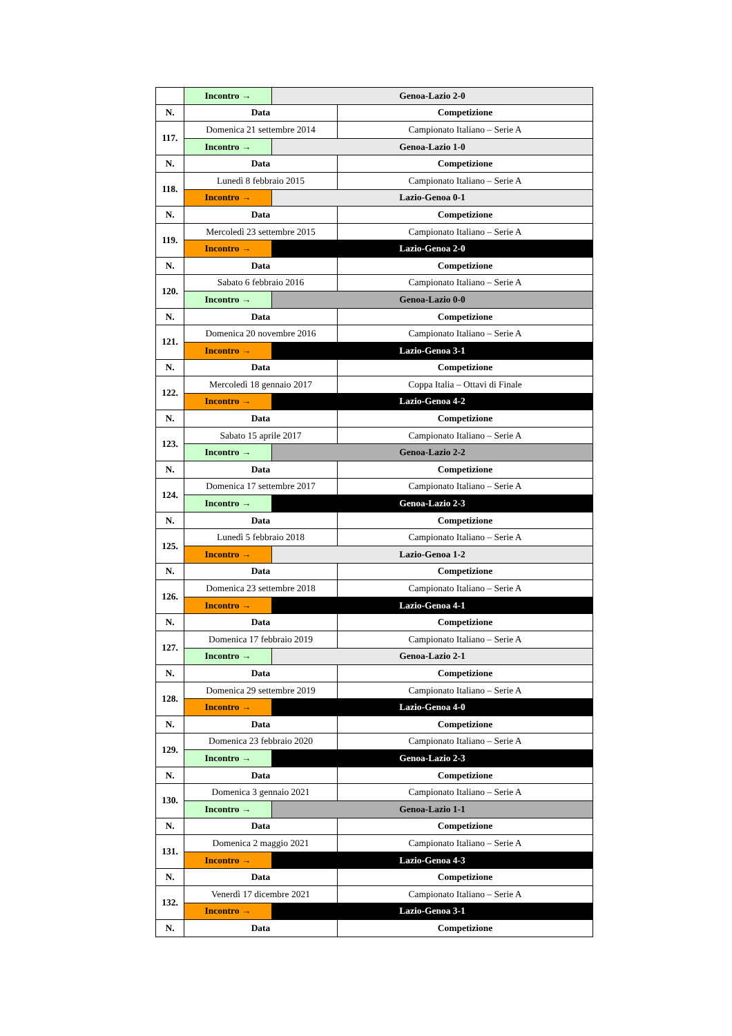| | Incontro → | Genoa-Lazio 2-0 | |
| N. | Data | | Competizione |
| 117. | Domenica 21 settembre 2014 | | Campionato Italiano – Serie A |
| | Incontro → | Genoa-Lazio 1-0 | |
| N. | Data | | Competizione |
| 118. | Lunedì 8 febbraio 2015 | | Campionato Italiano – Serie A |
| | Incontro → | Lazio-Genoa 0-1 | |
| N. | Data | | Competizione |
| 119. | Mercoledì 23 settembre 2015 | | Campionato Italiano – Serie A |
| | Incontro → | Lazio-Genoa 2-0 | |
| N. | Data | | Competizione |
| 120. | Sabato 6 febbraio 2016 | | Campionato Italiano – Serie A |
| | Incontro → | Genoa-Lazio 0-0 | |
| N. | Data | | Competizione |
| 121. | Domenica 20 novembre 2016 | | Campionato Italiano – Serie A |
| | Incontro → | Lazio-Genoa 3-1 | |
| N. | Data | | Competizione |
| 122. | Mercoledì 18 gennaio 2017 | | Coppa Italia – Ottavi di Finale |
| | Incontro → | Lazio-Genoa 4-2 | |
| N. | Data | | Competizione |
| 123. | Sabato 15 aprile 2017 | | Campionato Italiano – Serie A |
| | Incontro → | Genoa-Lazio 2-2 | |
| N. | Data | | Competizione |
| 124. | Domenica 17 settembre 2017 | | Campionato Italiano – Serie A |
| | Incontro → | Genoa-Lazio 2-3 | |
| N. | Data | | Competizione |
| 125. | Lunedì 5 febbraio 2018 | | Campionato Italiano – Serie A |
| | Incontro → | Lazio-Genoa 1-2 | |
| N. | Data | | Competizione |
| 126. | Domenica 23 settembre 2018 | | Campionato Italiano – Serie A |
| | Incontro → | Lazio-Genoa 4-1 | |
| N. | Data | | Competizione |
| 127. | Domenica 17 febbraio 2019 | | Campionato Italiano – Serie A |
| | Incontro → | Genoa-Lazio 2-1 | |
| N. | Data | | Competizione |
| 128. | Domenica 29 settembre 2019 | | Campionato Italiano – Serie A |
| | Incontro → | Lazio-Genoa 4-0 | |
| N. | Data | | Competizione |
| 129. | Domenica 23 febbraio 2020 | | Campionato Italiano – Serie A |
| | Incontro → | Genoa-Lazio 2-3 | |
| N. | Data | | Competizione |
| 130. | Domenica 3 gennaio 2021 | | Campionato Italiano – Serie A |
| | Incontro → | Genoa-Lazio 1-1 | |
| N. | Data | | Competizione |
| 131. | Domenica 2 maggio 2021 | | Campionato Italiano – Serie A |
| | Incontro → | Lazio-Genoa 4-3 | |
| N. | Data | | Competizione |
| 132. | Venerdì 17 dicembre 2021 | | Campionato Italiano – Serie A |
| | Incontro → | Lazio-Genoa 3-1 | |
| N. | Data | | Competizione |